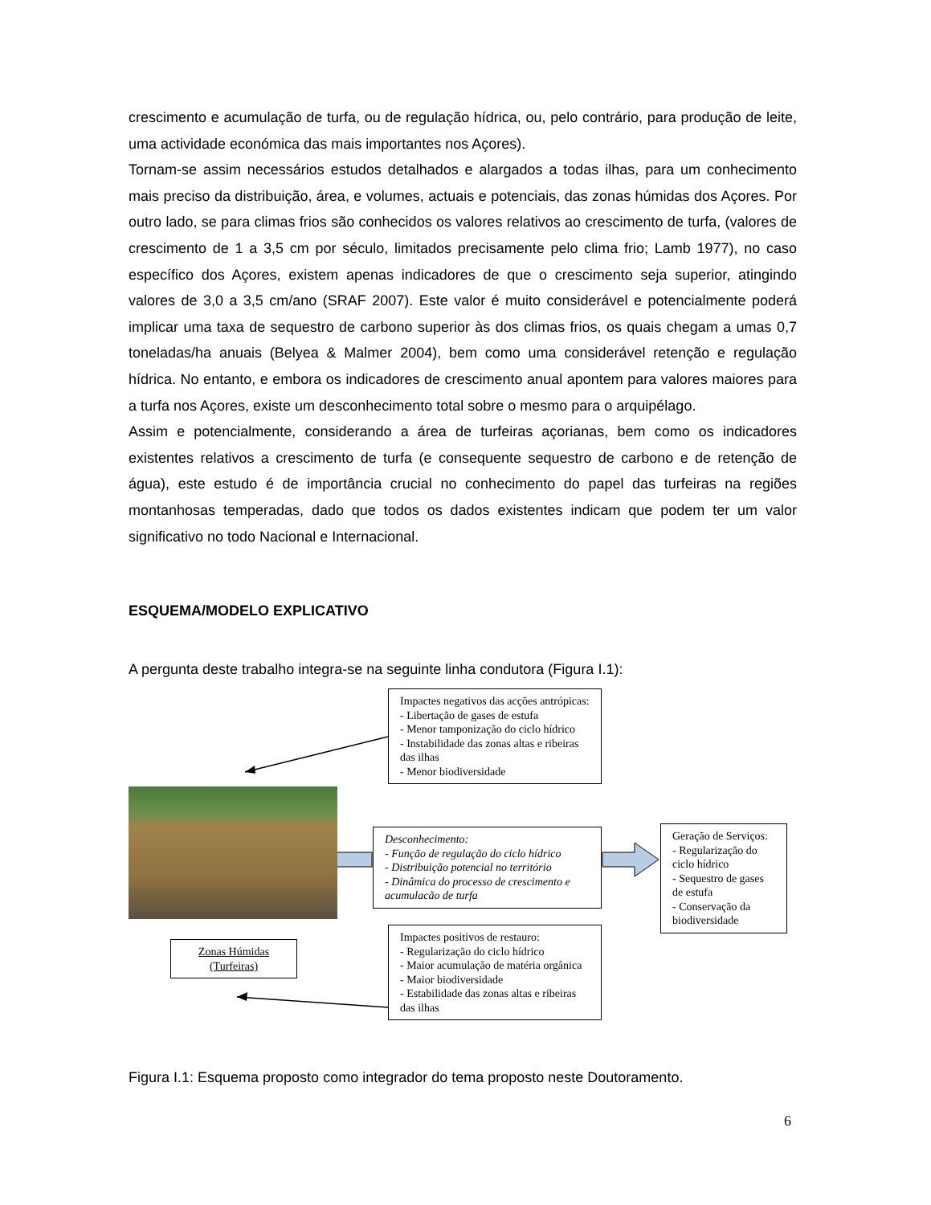crescimento e acumulação de turfa, ou de regulação hídrica, ou, pelo contrário, para produção de leite, uma actividade económica das mais importantes nos Açores).
Tornam-se assim necessários estudos detalhados e alargados a todas ilhas, para um conhecimento mais preciso da distribuição, área, e volumes, actuais e potenciais, das zonas húmidas dos Açores. Por outro lado, se para climas frios são conhecidos os valores relativos ao crescimento de turfa, (valores de crescimento de 1 a 3,5 cm por século, limitados precisamente pelo clima frio; Lamb 1977), no caso específico dos Açores, existem apenas indicadores de que o crescimento seja superior, atingindo valores de 3,0 a 3,5 cm/ano (SRAF 2007). Este valor é muito considerável e potencialmente poderá implicar uma taxa de sequestro de carbono superior às dos climas frios, os quais chegam a umas 0,7 toneladas/ha anuais (Belyea & Malmer 2004), bem como uma considerável retenção e regulação hídrica. No entanto, e embora os indicadores de crescimento anual apontem para valores maiores para a turfa nos Açores, existe um desconhecimento total sobre o mesmo para o arquipélago.
Assim e potencialmente, considerando a área de turfeiras açorianas, bem como os indicadores existentes relativos a crescimento de turfa (e consequente sequestro de carbono e de retenção de água), este estudo é de importância crucial no conhecimento do papel das turfeiras na regiões montanhosas temperadas, dado que todos os dados existentes indicam que podem ter um valor significativo no todo Nacional e Internacional.
ESQUEMA/MODELO EXPLICATIVO
A pergunta deste trabalho integra-se na seguinte linha condutora (Figura I.1):
Impactes negativos das acções antrópicas:
- Libertação de gases de estufa
- Menor tamponização do ciclo hídrico
- Instabilidade das zonas altas e ribeiras das ilhas
- Menor biodiversidade
Desconhecimento:
- Função de regulação do ciclo hídrico
- Distribuição potencial no território
- Dinâmica do processo de crescimento e acumulacão de turfa
Geração de Serviços:
- Regularização do ciclo hídrico
- Sequestro de gases de estufa
- Conservação da biodiversidade
Zonas Húmidas (Turfeiras)
Impactes positivos de restauro:
- Regularização do ciclo hídrico
- Maior acumulação de matéria orgânica
- Maior biodiversidade
- Estabilidade das zonas altas e ribeiras das ilhas
Figura I.1: Esquema proposto como integrador do tema proposto neste Doutoramento.
6